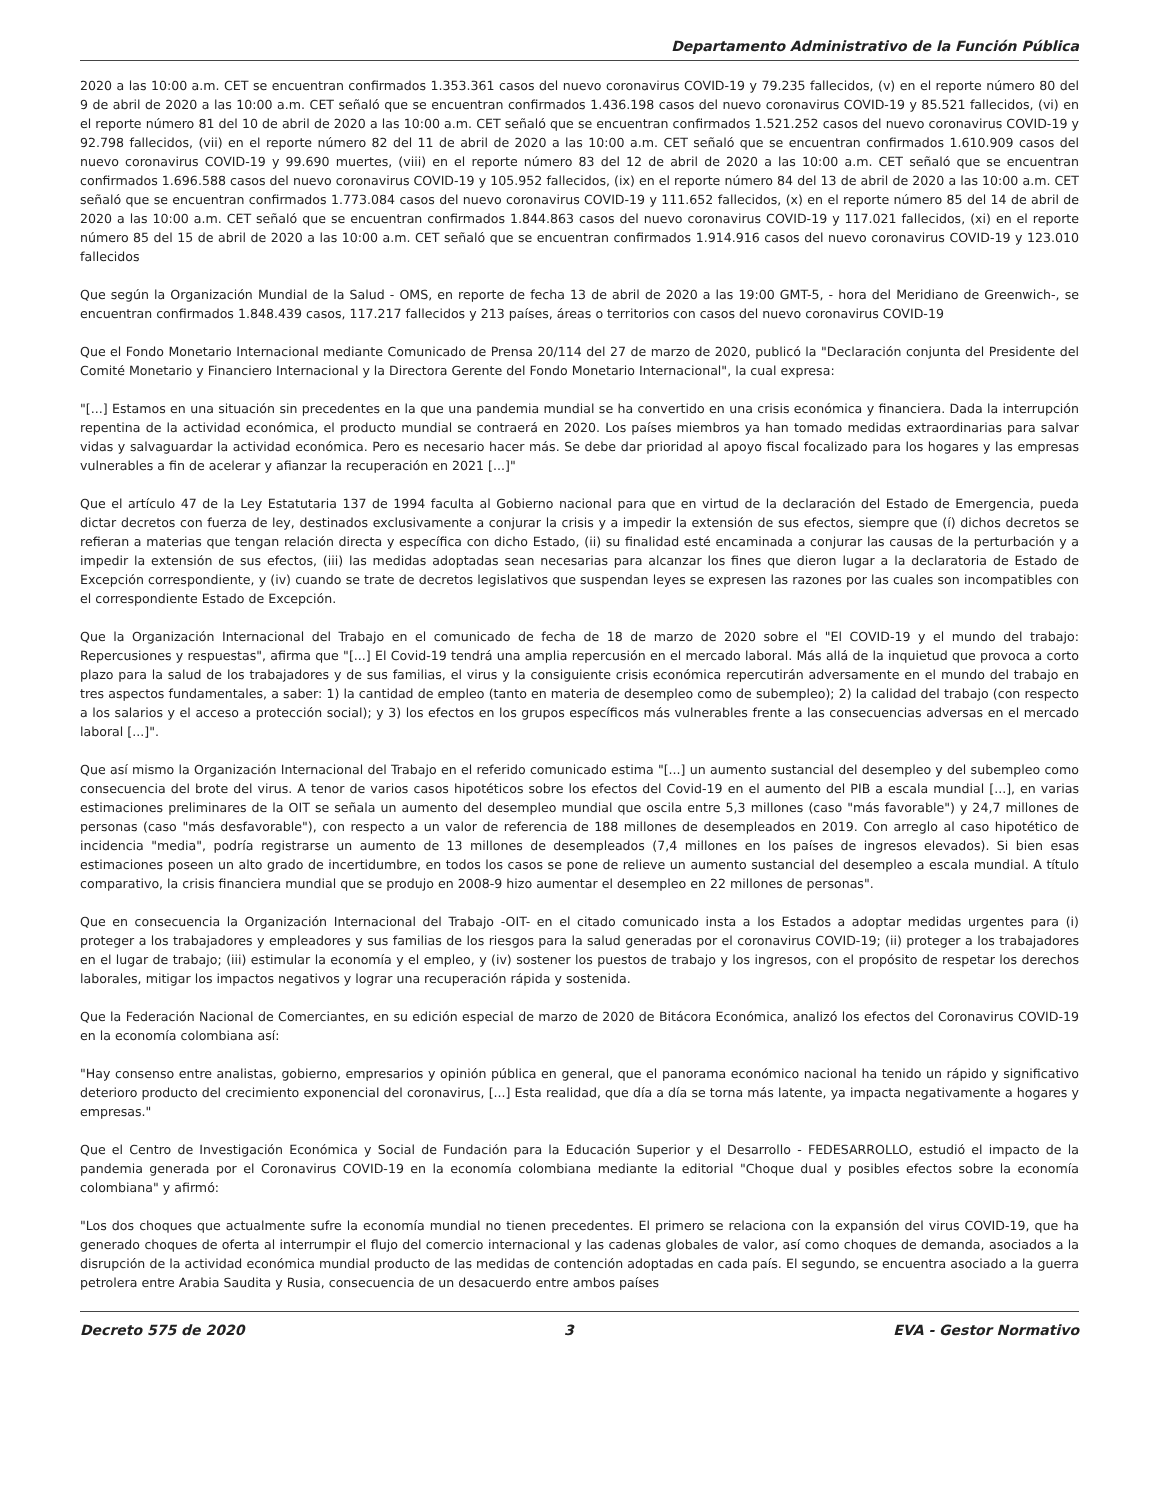Departamento Administrativo de la Función Pública
2020 a las 10:00 a.m. CET se encuentran confirmados 1.353.361 casos del nuevo coronavirus COVID-19 y 79.235 fallecidos, (v) en el reporte número 80 del 9 de abril de 2020 a las 10:00 a.m. CET señaló que se encuentran confirmados 1.436.198 casos del nuevo coronavirus COVID-19 y 85.521 fallecidos, (vi) en el reporte número 81 del 10 de abril de 2020 a las 10:00 a.m. CET señaló que se encuentran confirmados 1.521.252 casos del nuevo coronavirus COVID-19 y 92.798 fallecidos, (vii) en el reporte número 82 del 11 de abril de 2020 a las 10:00 a.m. CET señaló que se encuentran confirmados 1.610.909 casos del nuevo coronavirus COVID-19 y 99.690 muertes, (viii) en el reporte número 83 del 12 de abril de 2020 a las 10:00 a.m. CET señaló que se encuentran confirmados 1.696.588 casos del nuevo coronavirus COVID-19 y 105.952 fallecidos, (ix) en el reporte número 84 del 13 de abril de 2020 a las 10:00 a.m. CET señaló que se encuentran confirmados 1.773.084 casos del nuevo coronavirus COVID-19 y 111.652 fallecidos, (x) en el reporte número 85 del 14 de abril de 2020 a las 10:00 a.m. CET señaló que se encuentran confirmados 1.844.863 casos del nuevo coronavirus COVID-19 y 117.021 fallecidos, (xi) en el reporte número 85 del 15 de abril de 2020 a las 10:00 a.m. CET señaló que se encuentran confirmados 1.914.916 casos del nuevo coronavirus COVID-19 y 123.010 fallecidos
Que según la Organización Mundial de la Salud - OMS, en reporte de fecha 13 de abril de 2020 a las 19:00 GMT-5, - hora del Meridiano de Greenwich-, se encuentran confirmados 1.848.439 casos, 117.217 fallecidos y 213 países, áreas o territorios con casos del nuevo coronavirus COVID-19
Que el Fondo Monetario Internacional mediante Comunicado de Prensa 20/114 del 27 de marzo de 2020, publicó la "Declaración conjunta del Presidente del Comité Monetario y Financiero Internacional y la Directora Gerente del Fondo Monetario Internacional", la cual expresa:
"[...] Estamos en una situación sin precedentes en la que una pandemia mundial se ha convertido en una crisis económica y financiera. Dada la interrupción repentina de la actividad económica, el producto mundial se contraerá en 2020. Los países miembros ya han tomado medidas extraordinarias para salvar vidas y salvaguardar la actividad económica. Pero es necesario hacer más. Se debe dar prioridad al apoyo fiscal focalizado para los hogares y las empresas vulnerables a fin de acelerar y afianzar la recuperación en 2021 [...]"
Que el artículo 47 de la Ley Estatutaria 137 de 1994 faculta al Gobierno nacional para que en virtud de la declaración del Estado de Emergencia, pueda dictar decretos con fuerza de ley, destinados exclusivamente a conjurar la crisis y a impedir la extensión de sus efectos, siempre que (í) dichos decretos se refieran a materias que tengan relación directa y específica con dicho Estado, (ii) su finalidad esté encaminada a conjurar las causas de la perturbación y a impedir la extensión de sus efectos, (iii) las medidas adoptadas sean necesarias para alcanzar los fines que dieron lugar a la declaratoria de Estado de Excepción correspondiente, y (iv) cuando se trate de decretos legislativos que suspendan leyes se expresen las razones por las cuales son incompatibles con el correspondiente Estado de Excepción.
Que la Organización Internacional del Trabajo en el comunicado de fecha de 18 de marzo de 2020 sobre el "El COVID-19 y el mundo del trabajo: Repercusiones y respuestas", afirma que "[...] El Covid-19 tendrá una amplia repercusión en el mercado laboral. Más allá de la inquietud que provoca a corto plazo para la salud de los trabajadores y de sus familias, el virus y la consiguiente crisis económica repercutirán adversamente en el mundo del trabajo en tres aspectos fundamentales, a saber: 1) la cantidad de empleo (tanto en materia de desempleo como de subempleo); 2) la calidad del trabajo (con respecto a los salarios y el acceso a protección social); y 3) los efectos en los grupos específicos más vulnerables frente a las consecuencias adversas en el mercado laboral [...]".
Que así mismo la Organización Internacional del Trabajo en el referido comunicado estima "[...] un aumento sustancial del desempleo y del subempleo como consecuencia del brote del virus. A tenor de varios casos hipotéticos sobre los efectos del Covid-19 en el aumento del PIB a escala mundial [...], en varias estimaciones preliminares de la OIT se señala un aumento del desempleo mundial que oscila entre 5,3 millones (caso "más favorable") y 24,7 millones de personas (caso "más desfavorable"), con respecto a un valor de referencia de 188 millones de desempleados en 2019. Con arreglo al caso hipotético de incidencia "media", podría registrarse un aumento de 13 millones de desempleados (7,4 millones en los países de ingresos elevados). Si bien esas estimaciones poseen un alto grado de incertidumbre, en todos los casos se pone de relieve un aumento sustancial del desempleo a escala mundial. A título comparativo, la crisis financiera mundial que se produjo en 2008-9 hizo aumentar el desempleo en 22 millones de personas".
Que en consecuencia la Organización Internacional del Trabajo -OIT- en el citado comunicado insta a los Estados a adoptar medidas urgentes para (i) proteger a los trabajadores y empleadores y sus familias de los riesgos para la salud generadas por el coronavirus COVID-19; (ii) proteger a los trabajadores en el lugar de trabajo; (iii) estimular la economía y el empleo, y (iv) sostener los puestos de trabajo y los ingresos, con el propósito de respetar los derechos laborales, mitigar los impactos negativos y lograr una recuperación rápida y sostenida.
Que la Federación Nacional de Comerciantes, en su edición especial de marzo de 2020 de Bitácora Económica, analizó los efectos del Coronavirus COVID-19 en la economía colombiana así:
"Hay consenso entre analistas, gobierno, empresarios y opinión pública en general, que el panorama económico nacional ha tenido un rápido y significativo deterioro producto del crecimiento exponencial del coronavirus, [...] Esta realidad, que día a día se torna más latente, ya impacta negativamente a hogares y empresas."
Que el Centro de Investigación Económica y Social de Fundación para la Educación Superior y el Desarrollo - FEDESARROLLO, estudió el impacto de la pandemia generada por el Coronavirus COVID-19 en la economía colombiana mediante la editorial "Choque dual y posibles efectos sobre la economía colombiana" y afirmó:
"Los dos choques que actualmente sufre la economía mundial no tienen precedentes. El primero se relaciona con la expansión del virus COVID-19, que ha generado choques de oferta al interrumpir el flujo del comercio internacional y las cadenas globales de valor, así como choques de demanda, asociados a la disrupción de la actividad económica mundial producto de las medidas de contención adoptadas en cada país. El segundo, se encuentra asociado a la guerra petrolera entre Arabia Saudita y Rusia, consecuencia de un desacuerdo entre ambos países
Decreto 575 de 2020 3 EVA - Gestor Normativo